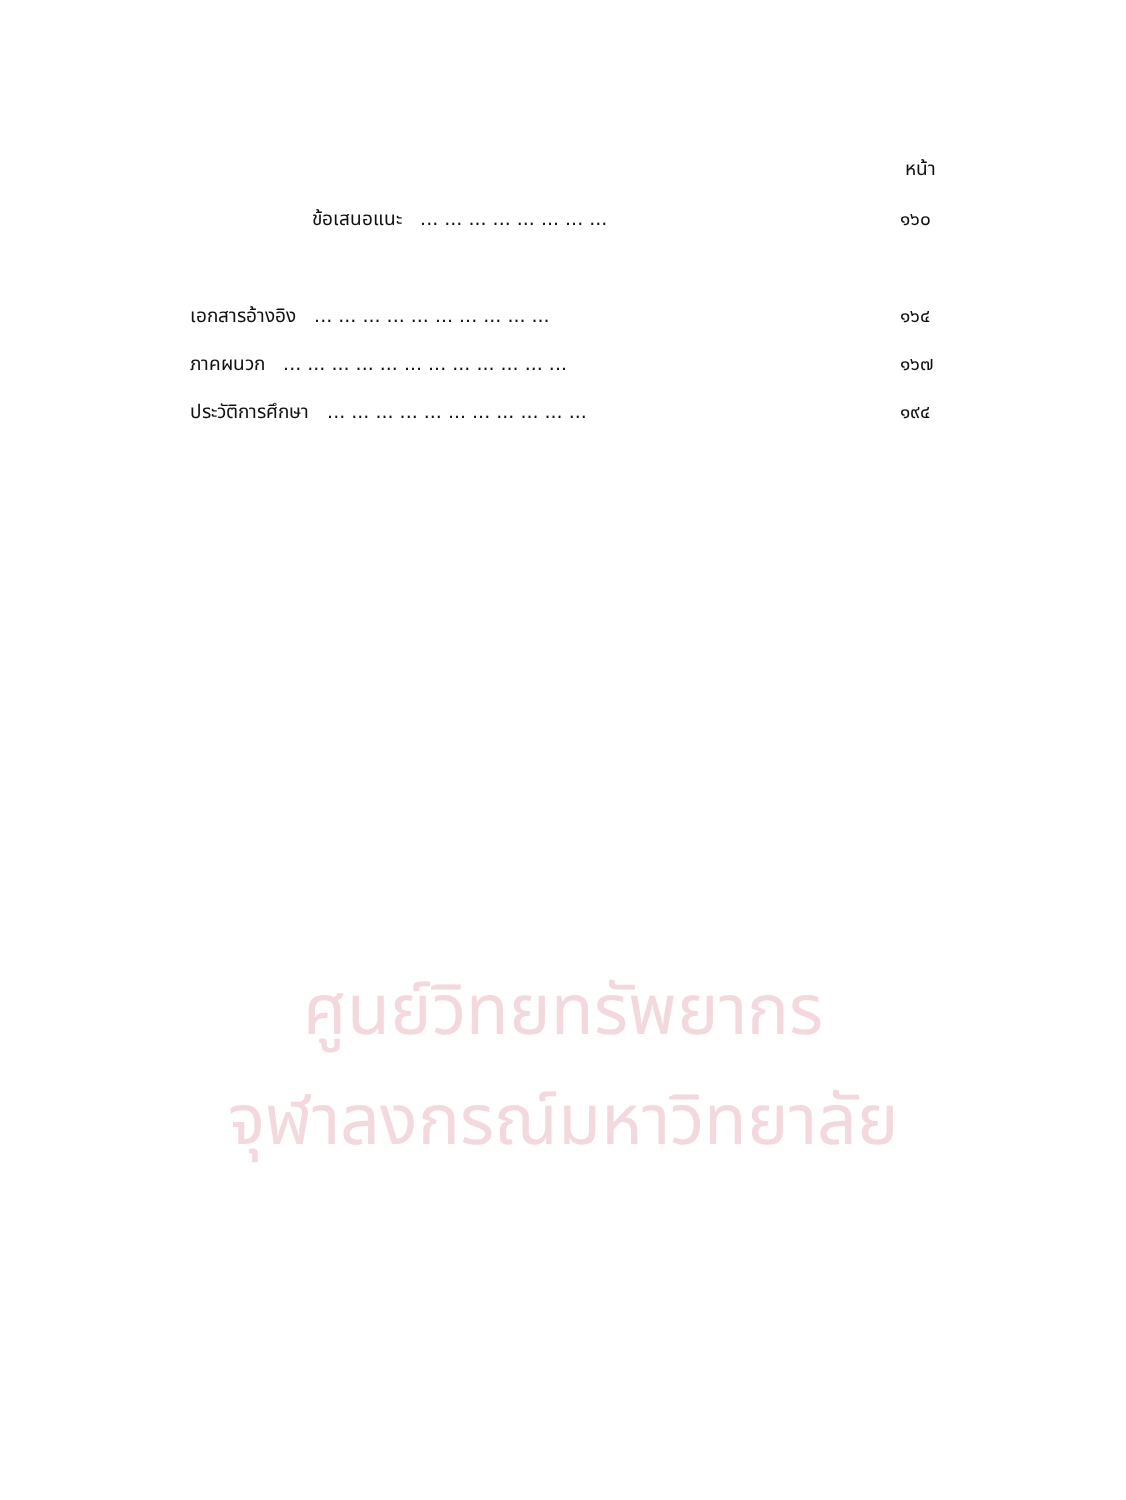หน้า
ข้อเสนอแนะ ... ... ... ... ... ... ... ... ๑๖๐
เอกสารอ้างอิง ... ... ... ... ... ... ... ... ... ... ๑๖๔
ภาคผนวก ... ... ... ... ... ... ... ... ... ... ... ... ๑๖๗
ประวัติการศึกษา ... ... ... ... ... ... ... ... ... ... ... ๑๙๔
ศูนย์วิทยทรัพยากร
จุฬาลงกรณ์มหาวิทยาลัย